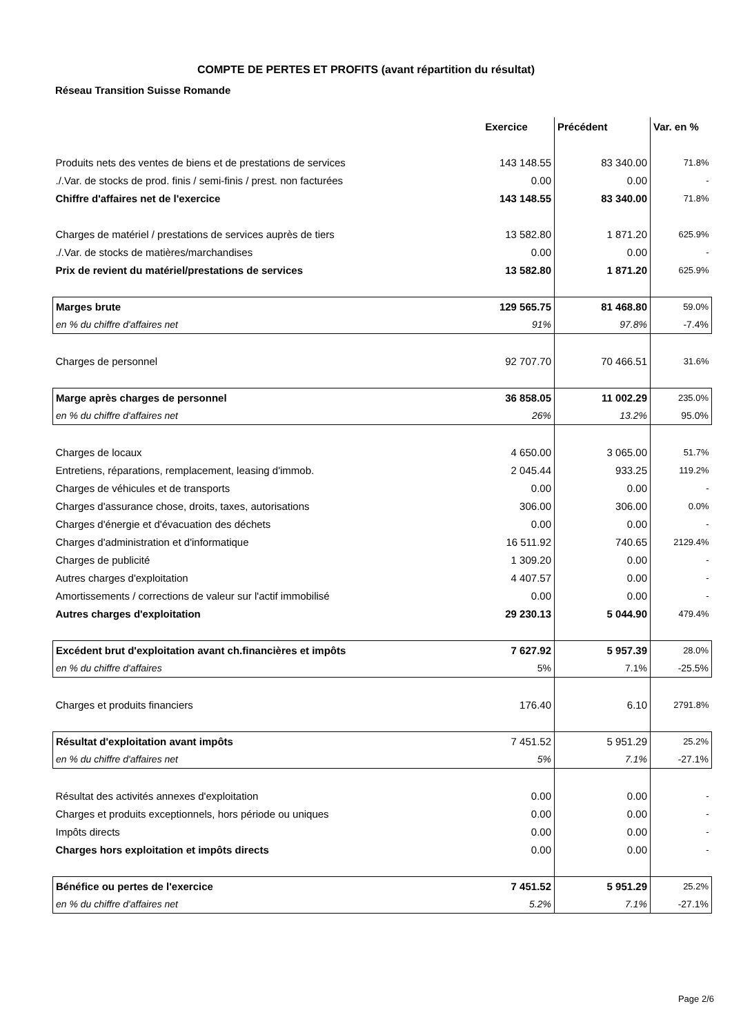COMPTE DE PERTES ET PROFITS (avant répartition du résultat)
Réseau Transition Suisse Romande
| | Exercice | Précédent | Var. en % |
| --- | --- | --- | --- |
| Produits nets des ventes de biens et de prestations de services | 143 148.55 | 83 340.00 | 71.8% |
| ./.Var. de stocks de prod. finis / semi-finis / prest. non facturées | 0.00 | 0.00 | - |
| Chiffre d'affaires net de l'exercice | 143 148.55 | 83 340.00 | 71.8% |
| Charges de matériel / prestations de services auprès de tiers | 13 582.80 | 1 871.20 | 625.9% |
| ./.Var. de stocks de matières/marchandises | 0.00 | 0.00 | - |
| Prix de revient du matériel/prestations de services | 13 582.80 | 1 871.20 | 625.9% |
| Marges brute | 129 565.75 | 81 468.80 | 59.0% |
| en % du chiffre d'affaires net | 91% | 97.8% | -7.4% |
| Charges de personnel | 92 707.70 | 70 466.51 | 31.6% |
| Marge après charges de personnel | 36 858.05 | 11 002.29 | 235.0% |
| en % du chiffre d'affaires net | 26% | 13.2% | 95.0% |
| Charges de locaux | 4 650.00 | 3 065.00 | 51.7% |
| Entretiens, réparations, remplacement, leasing d'immob. | 2 045.44 | 933.25 | 119.2% |
| Charges de véhicules et de transports | 0.00 | 0.00 | - |
| Charges d'assurance chose, droits, taxes, autorisations | 306.00 | 306.00 | 0.0% |
| Charges d'énergie et d'évacuation des déchets | 0.00 | 0.00 | - |
| Charges d'administration et d'informatique | 16 511.92 | 740.65 | 2129.4% |
| Charges de publicité | 1 309.20 | 0.00 | - |
| Autres charges d'exploitation | 4 407.57 | 0.00 | - |
| Amortissements / corrections de valeur sur l'actif immobilisé | 0.00 | 0.00 | - |
| Autres charges d'exploitation | 29 230.13 | 5 044.90 | 479.4% |
| Excédent brut d'exploitation avant ch.financières et impôts | 7 627.92 | 5 957.39 | 28.0% |
| en % du chiffre d'affaires | 5% | 7.1% | -25.5% |
| Charges et produits financiers | 176.40 | 6.10 | 2791.8% |
| Résultat d'exploitation avant impôts | 7 451.52 | 5 951.29 | 25.2% |
| en % du chiffre d'affaires net | 5% | 7.1% | -27.1% |
| Résultat des activités annexes d'exploitation | 0.00 | 0.00 | - |
| Charges et produits exceptionnels, hors période ou uniques | 0.00 | 0.00 | - |
| Impôts directs | 0.00 | 0.00 | - |
| Charges hors exploitation et impôts directs | 0.00 | 0.00 | - |
| Bénéfice ou pertes de l'exercice | 7 451.52 | 5 951.29 | 25.2% |
| en % du chiffre d'affaires net | 5.2% | 7.1% | -27.1% |
Page 2/6